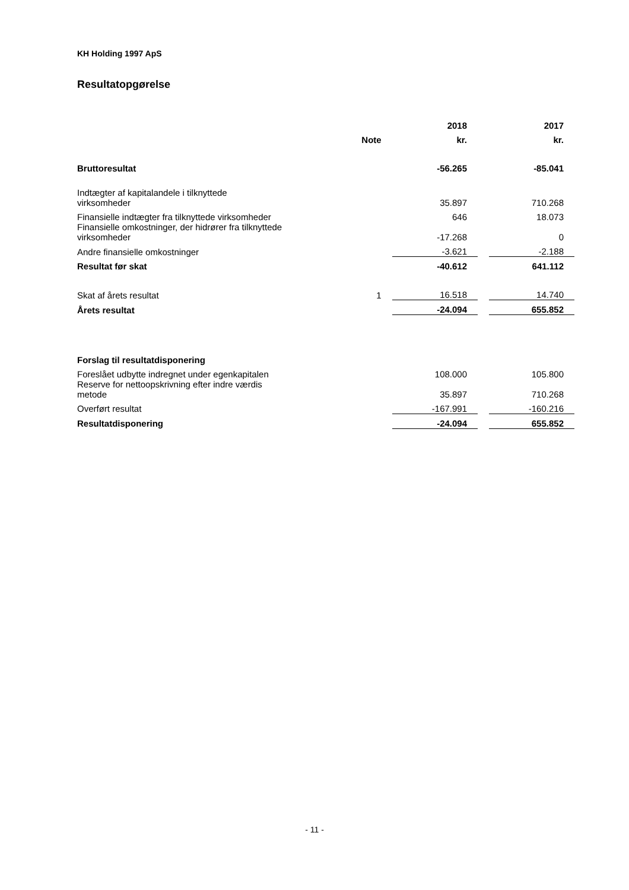KH Holding 1997 ApS
Resultatopgørelse
| | | 2018 | | 2017 |
| --- | --- | --- | --- | --- |
| | Note | kr. | | kr. |
| Bruttoresultat | | -56.265 | | -85.041 |
| Indtægter af kapitalandele i tilknyttede virksomheder | | 35.897 | | 710.268 |
| Finansielle indtægter fra tilknyttede virksomheder | | 646 | | 18.073 |
| Finansielle omkostninger, der hidrører fra tilknyttede virksomheder | | -17.268 | | 0 |
| Andre finansielle omkostninger | | -3.621 | | -2.188 |
| Resultat før skat | | -40.612 | | 641.112 |
| Skat af årets resultat | 1 | 16.518 | | 14.740 |
| Årets resultat | | -24.094 | | 655.852 |
| Forslag til resultatdisponering | | | | |
| Foreslået udbytte indregnet under egenkapitalen | | 108.000 | | 105.800 |
| Reserve for nettoopskrivning efter indre værdis metode | | 35.897 | | 710.268 |
| Overført resultat | | -167.991 | | -160.216 |
| Resultatdisponering | | -24.094 | | 655.852 |
- 11 -